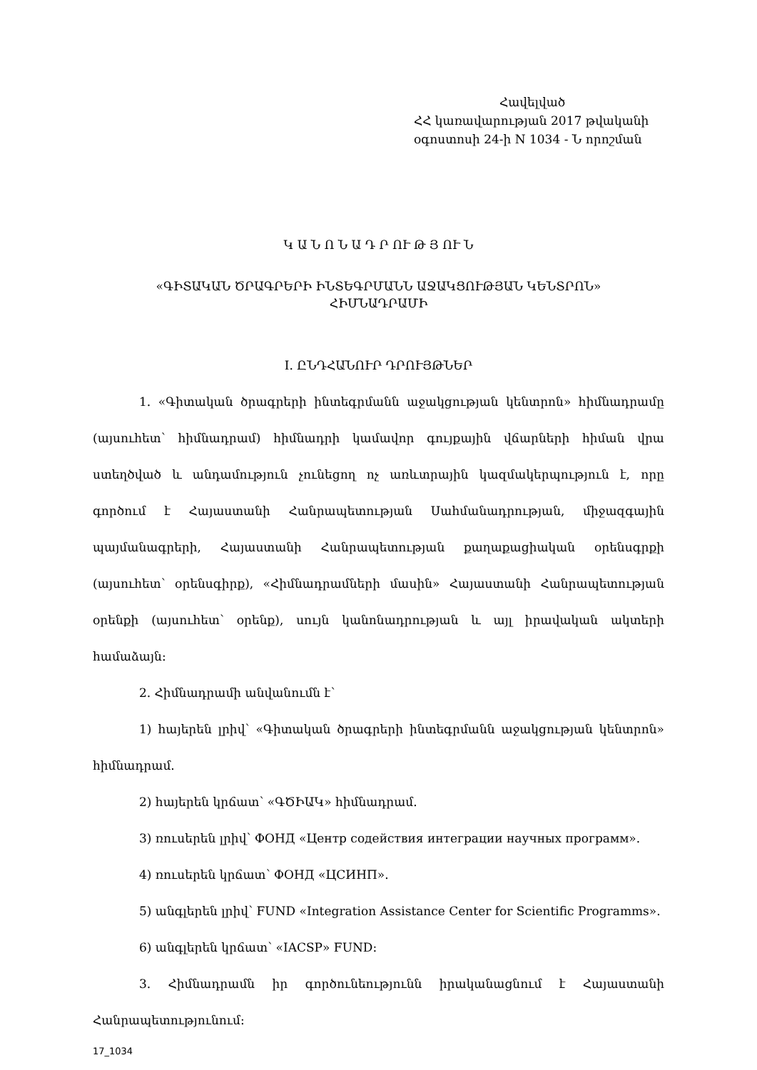Հավելված
ՀՀ կառավարության 2017 թվականի
օգոստոսի 24-ի N 1034 - Ն որոշման
Կ Ա Ն Ո Ն Ա Դ Ր ՈՒ Թ Յ ՈՒ Ն
«ԳԻՏԱԿԱՆ ԾՐԱԳՐԵՐԻ ԻՆՏԵԳՐՄԱՆՆ ԱՋԱԿՑՈՒԹՅԱՆ ԿԵՆՏՐՈՆ»
ՀԻՄՆԱԴՐԱՄԻ
I. ԸՆԴՀԱՆՈՒՐ ԴՐՈՒՅԹՆԵՐ
1. «Գիտական ծրագրերի ինտեգրմանն աջակցության կենտրոն» հիմնադրամը (այսուհետ՝ հիմնադրամ) հիմնադրի կամավոր գույքային վճարների հիման վրա ստեղծված և անդամություն չունեցող ոչ առևտրային կազմակերպություն է, որը գործում է Հայաստանի Հանրապետության Սահմանադրության, միջազգային պայմանագրերի, Հայաստանի Հանրապետության քաղաքացիական օրենսգրքի (այսուհետ՝ օրենսգիրք), «Հիմնադրամների մասին» Հայաստանի Հանրապետության օրենքի (այսուհետ՝ օրենք), սույն կանոնադրության և այլ իրավական ակտերի համաձայն:
2. Հիմնադրամի անվանումն է՝
1) հայերեն լրիվ՝ «Գիտական ծրագրերի ինտեգրմանն աջակցության կենտրոն» հիմնադրամ.
2) հայերեն կրճատ՝ «ԳԾԻԱԿ» հիմնադրամ.
3) ռուսերեն լրիվ՝ ФОНД «Центр содействия интеграции научных программ».
4) ռուսերեն կրճատ՝ ФОНД «ЦСИНП».
5) անգլերեն լրիվ՝ FUND «Integration Assistance Center for Scientific Programms».
6) անգլերեն կրճատ՝ «IACSP» FUND:
3. Հիմնադրամն իր գործունեությունն իրականացնում է Հայաստանի Հանրապետությունում:
17_1034